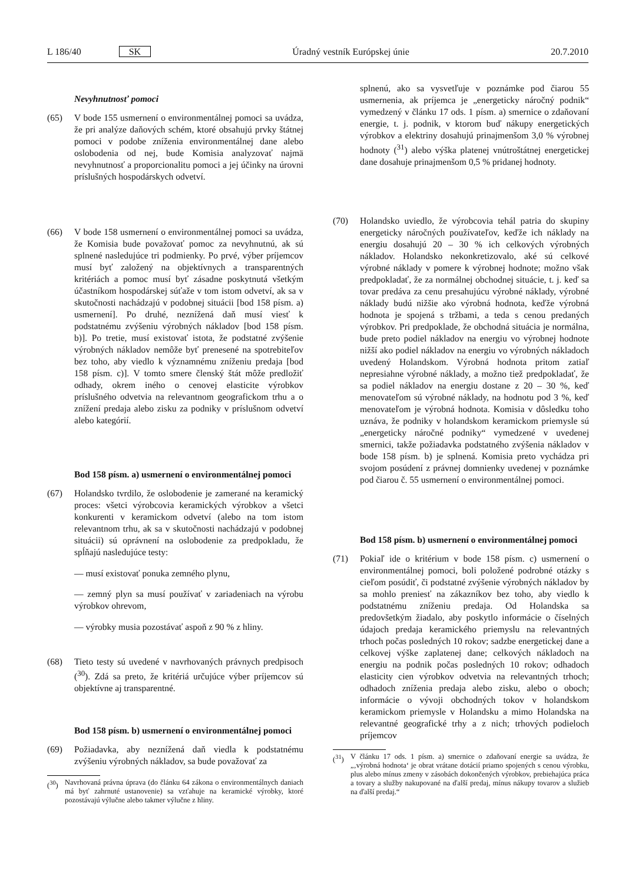L 186/40 SK Úradný vestník Európskej únie 20.7.2010
Nevyhnutnosť pomoci
(65) V bode 155 usmernení o environmentálnej pomoci sa uvádza, že pri analýze daňových schém, ktoré obsahujú prvky štátnej pomoci v podobe zníženia environmentálnej dane alebo oslobodenia od nej, bude Komisia analyzovať najmä nevyhnutnosť a proporcionalitu pomoci a jej účinky na úrovni príslušných hospodárskych odvetví.
(66) V bode 158 usmernení o environmentálnej pomoci sa uvádza, že Komisia bude považovať pomoc za nevyhnutnú, ak sú splnené nasledujúce tri podmienky. Po prvé, výber príjemcov musí byť založený na objektívnych a transparentných kritériách a pomoc musí byť zásadne poskytnutá všetkým účastníkom hospodárskej súťaže v tom istom odvetví, ak sa v skutočnosti nachádzajú v podobnej situácii [bod 158 písm. a) usmernení]. Po druhé, neznížená daň musí viesť k podstatnému zvýšeniu výrobných nákladov [bod 158 písm. b)]. Po tretie, musí existovať istota, že podstatné zvýšenie výrobných nákladov nemôže byť prenesené na spotrebiteľov bez toho, aby viedlo k významnému zníženiu predaja [bod 158 písm. c)]. V tomto smere členský štát môže predložiť odhady, okrem iného o cenovej elasticite výrobkov príslušného odvetvia na relevantnom geografickom trhu a o znížení predaja alebo zisku za podniky v príslušnom odvetví alebo kategórií.
Bod 158 písm. a) usmernení o environmentálnej pomoci
(67) Holandsko tvrdilo, že oslobodenie je zamerané na keramický proces: všetci výrobcovia keramických výrobkov a všetci konkurenti v keramickom odvetví (alebo na tom istom relevantnom trhu, ak sa v skutočnosti nachádzajú v podobnej situácii) sú oprávnení na oslobodenie za predpokladu, že spĺňajú nasledujúce testy:
— musí existovať ponuka zemného plynu,
— zemný plyn sa musí používať v zariadeniach na výrobu výrobkov ohrevom,
— výrobky musia pozostávať aspoň z 90 % z hliny.
(68) Tieto testy sú uvedené v navrhovaných právnych predpisoch (<sup>30</sup>). Zdá sa preto, že kritériá určujúce výber príjemcov sú objektívne aj transparentné.
Bod 158 písm. b) usmernení o environmentálnej pomoci
(69) Požiadavka, aby neznížená daň viedla k podstatnému zvýšeniu výrobných nákladov, sa bude považovať za
(<sup>30</sup>) Navrhovaná právna úprava (do článku 64 zákona o environmentálnych daniach má byť zahrnuté ustanovenie) sa vzťahuje na keramické výrobky, ktoré pozostávajú výlučne alebo takmer výlučne z hliny.
splnenú, ako sa vysvetľuje v poznámke pod čiarou 55 usmernenia, ak príjemca je „energeticky náročný podnik“ vymedzený v článku 17 ods. 1 písm. a) smernice o zdaňovaní energie, t. j. podnik, v ktorom buď nákupy energetických výrobkov a elektriny dosahujú prinajmenšom 3,0 % výrobnej hodnoty (<sup>31</sup>) alebo výška platenej vnútroštátnej energetickej dane dosahuje prinajmenšom 0,5 % pridanej hodnoty.
(70) Holandsko uviedlo, že výrobcovia tehál patria do skupiny energeticky náročných používateľov, keďže ich náklady na energiu dosahujú 20 – 30 % ich celkových výrobných nákladov. Holandsko nekonkretizovalo, aké sú celkové výrobné náklady v pomere k výrobnej hodnote; možno však predpokladať, že za normálnej obchodnej situácie, t. j. keď sa tovar predáva za cenu presahujúcu výrobné náklady, výrobné náklady budú nižšie ako výrobná hodnota, keďže výrobná hodnota je spojená s tržbami, a teda s cenou predaných výrobkov. Pri predpoklade, že obchodná situácia je normálna, bude preto podiel nákladov na energiu vo výrobnej hodnote nižší ako podiel nákladov na energiu vo výrobných nákladoch uvedený Holandskom. Výrobná hodnota pritom zatiaľ nepresiahne výrobné náklady, a možno tiež predpokladať, že sa podiel nákladov na energiu dostane z 20 – 30 %, keď menovateľom sú výrobné náklady, na hodnotu pod 3 %, keď menovateľom je výrobná hodnota. Komisia v dôsledku toho uznáva, že podniky v holandskom keramickom priemysle sú „energeticky náročné podniky“ vymedzené v uvedenej smernici, takže požiadavka podstatného zvýšenia nákladov v bode 158 písm. b) je splnená. Komisia preto vychádza pri svojom posúdení z právnej domnienky uvedenej v poznámke pod čiarou č. 55 usmernení o environmentálnej pomoci.
Bod 158 písm. b) usmernení o environmentálnej pomoci
(71) Pokiaľ ide o kritérium v bode 158 písm. c) usmernení o environmentálnej pomoci, boli položené podrobné otázky s cieľom posúdiť, či podstatné zvýšenie výrobných nákladov by sa mohlo preniesť na zákazníkov bez toho, aby viedlo k podstatnému zníženiu predaja. Od Holandska sa predovšetkým žiadalo, aby poskytlo informácie o číselných údajoch predaja keramického priemyslu na relevantných trhoch počas posledných 10 rokov; sadzbe energetickej dane a celkovej výške zaplatenej dane; celkových nákladoch na energiu na podnik počas posledných 10 rokov; odhadoch elasticity cien výrobkov odvetvia na relevantných trhoch; odhadoch zníženia predaja alebo zisku, alebo o oboch; informácie o vývoji obchodných tokov v holandskom keramickom priemysle v Holandsku a mimo Holandska na relevantné geografické trhy a z nich; trhových podieloch príjemcov
(<sup>31</sup>) V článku 17 ods. 1 písm. a) smernice o zdaňovaní energie sa uvádza, že „‚výrobná hodnota‘ je obrat vrátane dotácií priamo spojených s cenou výrobku, plus alebo mínus zmeny v zásobách dokončených výrobkov, prebiehajúca práca a tovary a služby nakupované na ďalší predaj, mínus nákupy tovarov a služieb na ďalší predaj.“